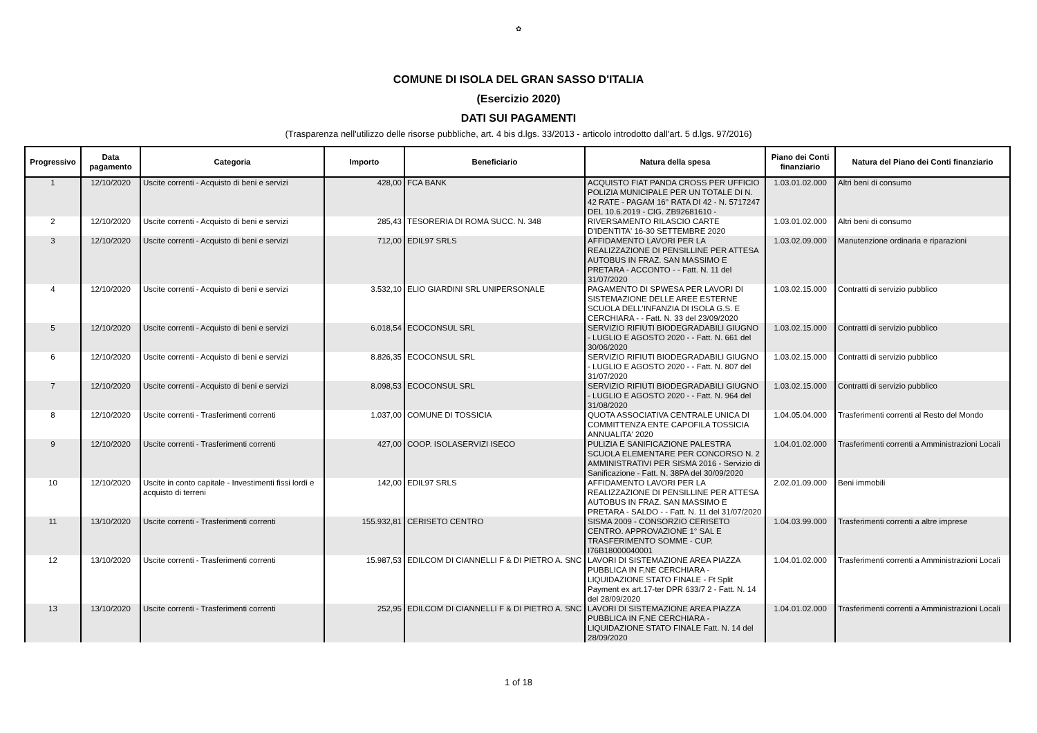✿
COMUNE DI ISOLA DEL GRAN SASSO D'ITALIA
(Esercizio 2020)
DATI SUI PAGAMENTI
(Trasparenza nell'utilizzo delle risorse pubbliche, art. 4 bis d.lgs. 33/2013 - articolo introdotto dall'art. 5 d.lgs. 97/2016)
| Progressivo | Data pagamento | Categoria | Importo | Beneficiario | Natura della spesa | Piano dei Conti finanziario | Natura del Piano dei Conti finanziario |
| --- | --- | --- | --- | --- | --- | --- | --- |
| 1 | 12/10/2020 | Uscite correnti - Acquisto di beni e servizi | 428,00 | FCA BANK | ACQUISTO FIAT PANDA CROSS PER UFFICIO POLIZIA MUNICIPALE PER UN TOTALE DI N. 42 RATE - PAGAM 16° RATA DI 42 - N. 5717247 DEL 10.6.2019 - CIG. ZB92681610 - | 1.03.01.02.000 | Altri beni di consumo |
| 2 | 12/10/2020 | Uscite correnti - Acquisto di beni e servizi | 285,43 | TESORERIA DI ROMA SUCC. N. 348 | RIVERSAMENTO RILASCIO CARTE D'IDENTITA' 16-30 SETTEMBRE 2020 | 1.03.01.02.000 | Altri beni di consumo |
| 3 | 12/10/2020 | Uscite correnti - Acquisto di beni e servizi | 712,00 | EDIL97 SRLS | AFFIDAMENTO LAVORI PER LA REALIZZAZIONE DI PENSILLINE PER ATTESA AUTOBUS IN FRAZ. SAN MASSIMO E PRETARA - ACCONTO - - Fatt. N. 11 del 31/07/2020 | 1.03.02.09.000 | Manutenzione ordinaria e riparazioni |
| 4 | 12/10/2020 | Uscite correnti - Acquisto di beni e servizi | 3.532,10 | ELIO GIARDINI SRL UNIPERSONALE | PAGAMENTO DI SPWESA PER LAVORI DI SISTEMAZIONE DELLE AREE ESTERNE SCUOLA DELL'INFANZIA DI ISOLA G.S. E CERCHIARA - - Fatt. N. 33 del 23/09/2020 | 1.03.02.15.000 | Contratti di servizio pubblico |
| 5 | 12/10/2020 | Uscite correnti - Acquisto di beni e servizi | 6.018,54 | ECOCONSUL SRL | SERVIZIO RIFIUTI BIODEGRADABILI GIUGNO - LUGLIO E AGOSTO 2020 - - Fatt. N. 661 del 30/06/2020 | 1.03.02.15.000 | Contratti di servizio pubblico |
| 6 | 12/10/2020 | Uscite correnti - Acquisto di beni e servizi | 8.826,35 | ECOCONSUL SRL | SERVIZIO RIFIUTI BIODEGRADABILI GIUGNO - LUGLIO E AGOSTO 2020 - - Fatt. N. 807 del 31/07/2020 | 1.03.02.15.000 | Contratti di servizio pubblico |
| 7 | 12/10/2020 | Uscite correnti - Acquisto di beni e servizi | 8.098,53 | ECOCONSUL SRL | SERVIZIO RIFIUTI BIODEGRADABILI GIUGNO - LUGLIO E AGOSTO 2020 - - Fatt. N. 964 del 31/08/2020 | 1.03.02.15.000 | Contratti di servizio pubblico |
| 8 | 12/10/2020 | Uscite correnti - Trasferimenti correnti | 1.037,00 | COMUNE DI TOSSICIA | QUOTA ASSOCIATIVA CENTRALE UNICA DI COMMITTENZA ENTE CAPOFILA TOSSICIA ANNUALITA' 2020 | 1.04.05.04.000 | Trasferimenti correnti al Resto del Mondo |
| 9 | 12/10/2020 | Uscite correnti - Trasferimenti correnti | 427,00 | COOP. ISOLASERVIZI ISECO | PULIZIA E SANIFICAZIONE PALESTRA SCUOLA ELEMENTARE PER CONCORSO N. 2 AMMINISTRATIVI PER SISMA 2016 - Servizio di Sanificazione - Fatt. N. 38PA del 30/09/2020 | 1.04.01.02.000 | Trasferimenti correnti a Amministrazioni Locali |
| 10 | 12/10/2020 | Uscite in conto capitale - Investimenti fissi lordi e acquisto di terreni | 142,00 | EDIL97 SRLS | AFFIDAMENTO LAVORI PER LA REALIZZAZIONE DI PENSILLINE PER ATTESA AUTOBUS IN FRAZ. SAN MASSIMO E PRETARA - SALDO - - Fatt. N. 11 del 31/07/2020 | 2.02.01.09.000 | Beni immobili |
| 11 | 13/10/2020 | Uscite correnti - Trasferimenti correnti | 155.932,81 | CERISETO CENTRO | SISMA 2009 - CONSORZIO CERISETO CENTRO. APPROVAZIONE 1° SAL E TRASFERIMENTO SOMME - CUP. I76B18000040001 | 1.04.03.99.000 | Trasferimenti correnti a altre imprese |
| 12 | 13/10/2020 | Uscite correnti - Trasferimenti correnti | 15.987,53 | EDILCOM DI CIANNELLI F & DI PIETRO A. SNC | LAVORI DI SISTEMAZIONE AREA PIAZZA PUBBLICA IN F,NE CERCHIARA - LIQUIDAZIONE STATO FINALE - Ft Split Payment ex art.17-ter DPR 633/7 2 - Fatt. N. 14 del 28/09/2020 | 1.04.01.02.000 | Trasferimenti correnti a Amministrazioni Locali |
| 13 | 13/10/2020 | Uscite correnti - Trasferimenti correnti | 252,95 | EDILCOM DI CIANNELLI F & DI PIETRO A. SNC | LAVORI DI SISTEMAZIONE AREA PIAZZA PUBBLICA IN F,NE CERCHIARA - LIQUIDAZIONE STATO FINALE Fatt. N. 14 del 28/09/2020 | 1.04.01.02.000 | Trasferimenti correnti a Amministrazioni Locali |
1 of 18